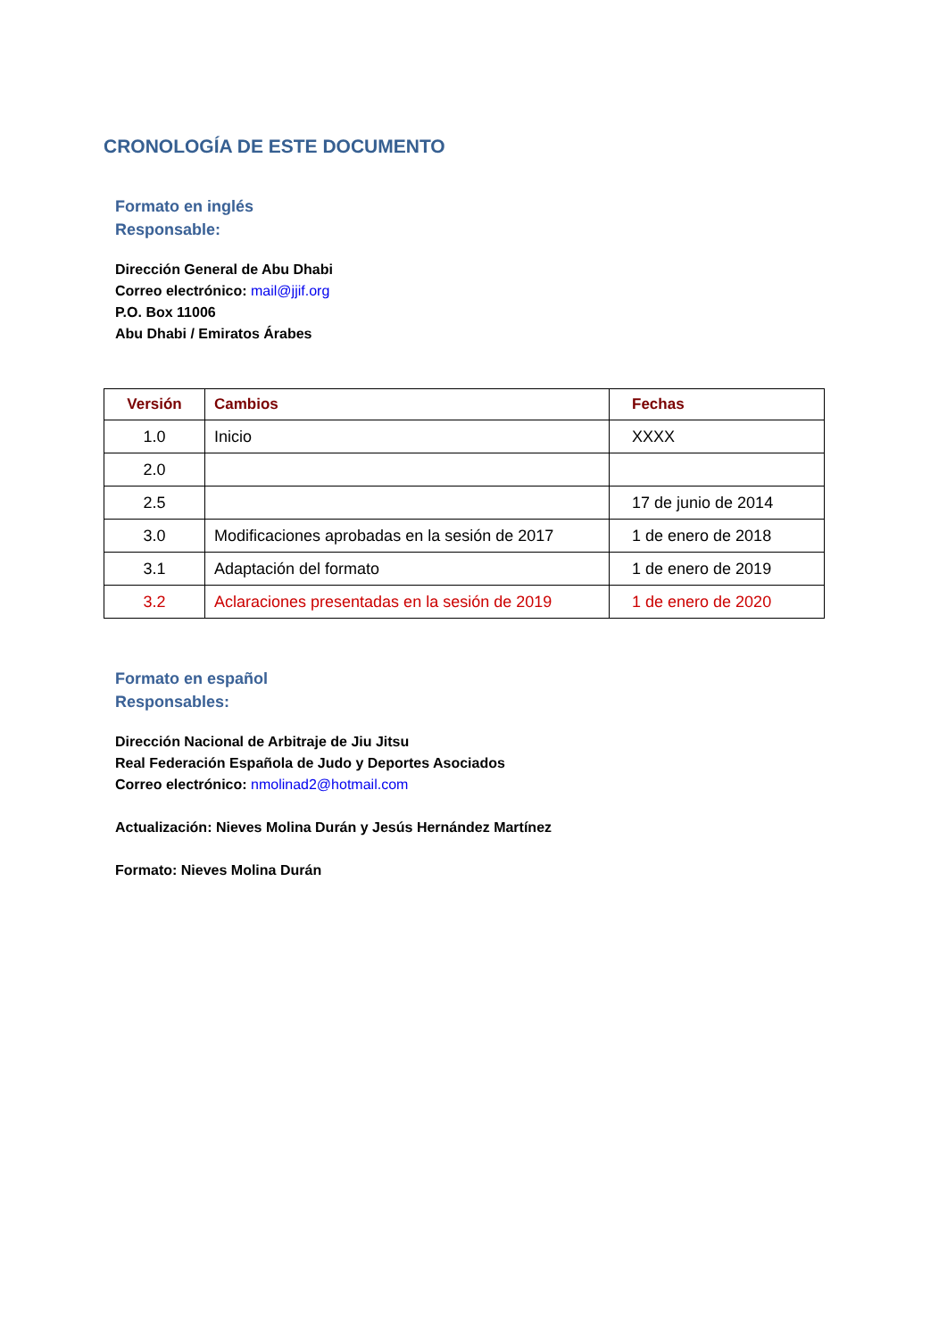CRONOLOGÍA DE ESTE DOCUMENTO
Formato en inglés
Responsable:
Dirección General de Abu Dhabi
Correo electrónico: mail@jjif.org
P.O. Box 11006
Abu Dhabi / Emiratos Árabes
| Versión | Cambios | Fechas |
| --- | --- | --- |
| 1.0 | Inicio | XXXX |
| 2.0 | | |
| 2.5 | | 17 de junio de 2014 |
| 3.0 | Modificaciones aprobadas en la sesión de 2017 | 1 de enero de 2018 |
| 3.1 | Adaptación del formato | 1 de enero de 2019 |
| 3.2 | Aclaraciones presentadas en la sesión de 2019 | 1 de enero de 2020 |
Formato en español
Responsables:
Dirección Nacional de Arbitraje de Jiu Jitsu
Real Federación Española de Judo y Deportes Asociados
Correo electrónico: nmolinad2@hotmail.com
Actualización: Nieves Molina Durán y Jesús Hernández Martínez
Formato: Nieves Molina Durán